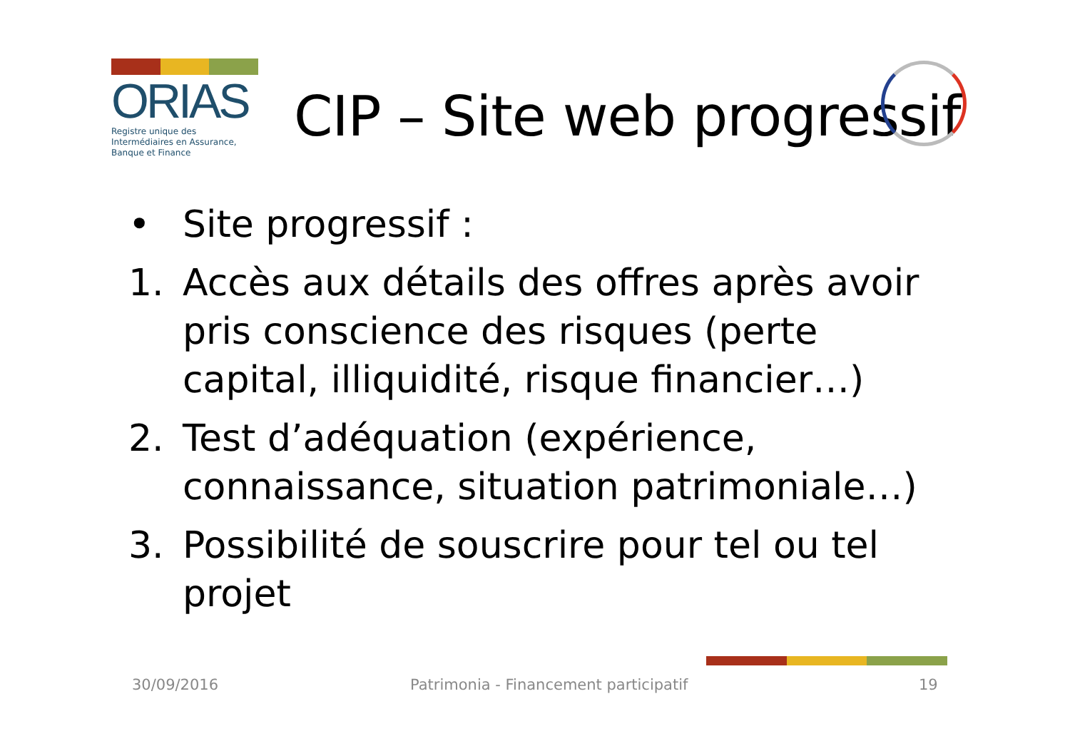ORIAS
Registre unique des Intermédiaires en Assurance, Banque et Finance
CIP – Site web progressif
• Site progressif :
1. Accès aux détails des offres après avoir pris conscience des risques (perte capital, illiquidité, risque financier…)
2. Test d’adéquation (expérience, connaissance, situation patrimoniale…)
3. Possibilité de souscrire pour tel ou tel projet
30/09/2016
Patrimonia - Financement participatif
19